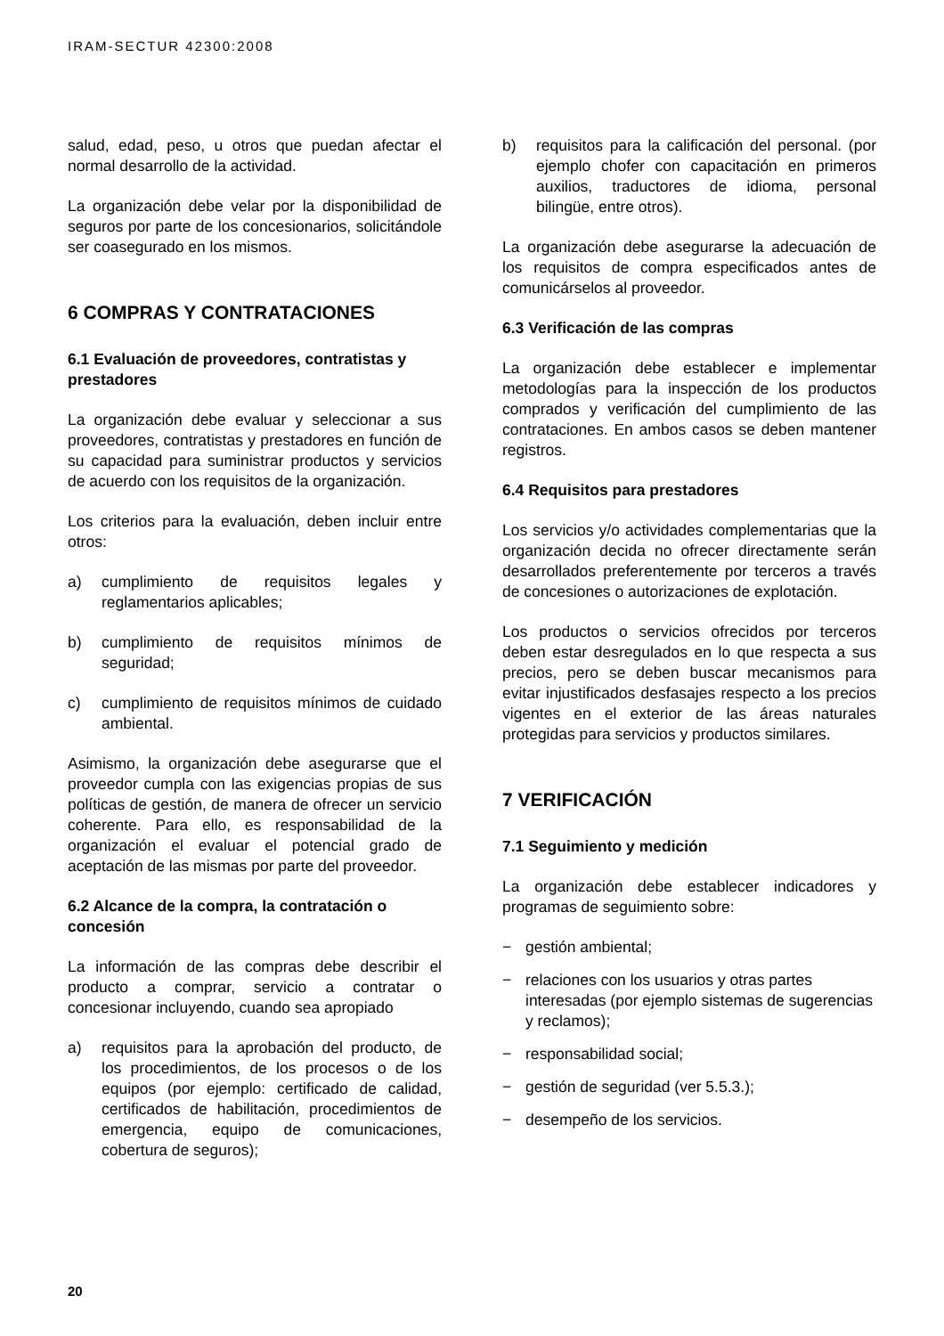IRAM-SECTUR 42300:2008
salud, edad, peso, u otros que puedan afectar el normal desarrollo de la actividad.
La organización debe velar por la disponibilidad de seguros por parte de los concesionarios, solicitándole ser coasegurado en los mismos.
6 COMPRAS Y CONTRATACIONES
6.1 Evaluación de proveedores, contratistas y prestadores
La organización debe evaluar y seleccionar a sus proveedores, contratistas y prestadores en función de su capacidad para suministrar productos y servicios de acuerdo con los requisitos de la organización.
Los criterios para la evaluación, deben incluir entre otros:
a) cumplimiento de requisitos legales y reglamentarios aplicables;
b) cumplimiento de requisitos mínimos de seguridad;
c) cumplimiento de requisitos mínimos de cuidado ambiental.
Asimismo, la organización debe asegurarse que el proveedor cumpla con las exigencias propias de sus políticas de gestión, de manera de ofrecer un servicio coherente. Para ello, es responsabilidad de la organización el evaluar el potencial grado de aceptación de las mismas por parte del proveedor.
6.2 Alcance de la compra, la contratación o concesión
La información de las compras debe describir el producto a comprar, servicio a contratar o concesionar incluyendo, cuando sea apropiado
a) requisitos para la aprobación del producto, de los procedimientos, de los procesos o de los equipos (por ejemplo: certificado de calidad, certificados de habilitación, procedimientos de emergencia, equipo de comunicaciones, cobertura de seguros);
b) requisitos para la calificación del personal. (por ejemplo chofer con capacitación en primeros auxilios, traductores de idioma, personal bilingüe, entre otros).
La organización debe asegurarse la adecuación de los requisitos de compra especificados antes de comunicárselos al proveedor.
6.3 Verificación de las compras
La organización debe establecer e implementar metodologías para la inspección de los productos comprados y verificación del cumplimiento de las contrataciones. En ambos casos se deben mantener registros.
6.4 Requisitos para prestadores
Los servicios y/o actividades complementarias que la organización decida no ofrecer directamente serán desarrollados preferentemente por terceros a través de concesiones o autorizaciones de explotación.
Los productos o servicios ofrecidos por terceros deben estar desregulados en lo que respecta a sus precios, pero se deben buscar mecanismos para evitar injustificados desfasajes respecto a los precios vigentes en el exterior de las áreas naturales protegidas para servicios y productos similares.
7 VERIFICACIÓN
7.1 Seguimiento y medición
La organización debe establecer indicadores y programas de seguimiento sobre:
− gestión ambiental;
− relaciones con los usuarios y otras partes interesadas (por ejemplo sistemas de sugerencias y reclamos);
− responsabilidad social;
− gestión de seguridad (ver 5.5.3.);
− desempeño de los servicios.
20